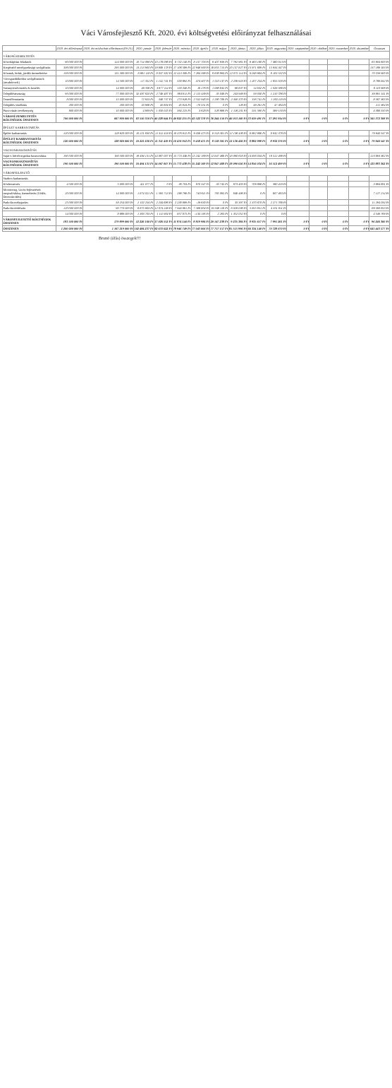Váci Városfejlesztő Kft. 2020. évi költségvetési előirányzat felhasználásai
| | 2020. évi előirányzat | 2020. évi módosított előirányzat (09.23.) | 2020. január | 2020. február | 2020. március | 2020. április | 2020. május | 2020. június | 2020. július | 2020. augusztus | 2020. szeptember | 2020. október | 2020. november | 2020. december | Összesen |
| --- | --- | --- | --- | --- | --- | --- | --- | --- | --- | --- | --- | --- | --- | --- | --- |
| VÁROSÜZEMELTETÉS | | | | | | | | | | | | | | | |
| Közvilágítási feladatok | 90 000 000 Ft | 124 000 000 Ft | 10 714 096 Ft | 10 176 096 Ft | 8 732 140 Ft | 8 157 703 Ft | 6 407 959 Ft | 7 792 961 Ft | 6 463 160 Ft | 7 460 013 Ft | | | | | 65 904 600 Ft |
| Kiegészítő mezőgazdasági szolgáltatás | 336 000 000 Ft | 295 000 000 Ft | 13 213 900 Ft | 19 808 178 Ft | 17 106 589 Ft | 22 946 958 Ft | 18 855 715 Ft | 20 157 827 Ft | 15 971 609 Ft | 15 934 347 Ft | | | | | 137 169 183 Ft |
| Közutak, hidak, járdák üzemeltetése | 156 000 000 Ft | 131 300 000 Ft | 6 981 118 Ft | 8 037 582 Ft | 12 413 308 Ft | 7 264 398 Ft | 6 636 864 Ft | 12 075 114 Ft | 9 048 984 Ft | 8 103 532 Ft | | | | | 70 559 900 Ft |
| Városgazdálkodási szolgáltatások (utcabútorok) | 10 800 000 Ft | 14 500 000 Ft | -17 352 Ft | 1 141 741 Ft | 558 692 Ft | 474 407 Ft | 1 510 137 Ft | 2 239 923 Ft | 1 207 254 Ft | 1 655 020 Ft | | | | | 8 769 842 Ft |
| Szennyvízelvezetés és kezelés | 10 000 000 Ft | 14 000 000 Ft | 49 356 Ft | 3 677 114 Ft | 150 340 Ft | 18 276 Ft | 1 088 832 Ft | 86 637 Ft | 14 832 Ft | 1 028 588 Ft | | | | | 6 110 908 Ft |
| Településtisztaság | 95 000 000 Ft | 77 000 000 Ft | 32 497 620 Ft | 2 748 487 Ft | 983 811 Ft | 2 115 439 Ft | 35 049 Ft | 243 949 Ft | 59 030 Ft | 1 210 786 Ft | | | | | 39 891 141 Ft |
| Temetőfenntartás | 8 000 000 Ft | 15 000 000 Ft | 72 923 Ft | 346 737 Ft | 273 926 Ft | 2 552 940 Ft | 1 290 708 Ft | 2 340 370 Ft | 316 741 Ft | 1 263 118 Ft | | | | | 8 567 363 Ft |
| Település vízellátás | 200 000 Ft | 200 000 Ft | 33 906 Ft | 45 604 Ft | 45 824 Ft | -70 551 Ft | 0 Ft | 126 Ft | 49 291 Ft | 47 384 Ft | | | | | 211 364 Ft |
| Piaci-vásári tevékenység | 800 000 Ft | 10 000 000 Ft | 4 809 Ft | 1 050 025 Ft | 564 225 Ft | 3 628 Ft | 526 986 Ft | 1 116 231 Ft | 531 590 Ft | 589 150 Ft | | | | | 4 388 550 Ft |
| VÁROSÜZEMELTETÉS KÖLTSÉGEK ÖSSZESEN | 706 000 000 Ft | 667 900 000 Ft | 63 550 316 Ft | 40 228 644 Ft | 40 822 255 Ft | 43 522 378 Ft | 36 244 150 Ft | 46 053 160 Ft | 33 659 491 Ft | 37 291 914 Ft | 0 Ft | 0 Ft | 0 Ft | 0 Ft | 341 372 308 Ft |
| ÉPÜLET KARBANTARTÁS | | | | | | | | | | | | | | | |
| Épület karbantartás | 120 000 000 Ft | 128 920 000 Ft | 10 221 630 Ft | 11 311 419 Ft | 10 476 912 Ft | 9 458 475 Ft | 8 518 301 Ft | 12 136 436 Ft | 8 882 998 Ft | 8 932 376 Ft | | | | | 79 940 547 Ft |
| ÉPÜLET KARBANTARTÁS KÖLTSÉGEK ÖSSZESEN | 120 000 000 Ft | 128 920 000 Ft | 10 221 630 Ft | 11 311 419 Ft | 10 476 912 Ft | 9 458 475 Ft | 8 518 301 Ft | 12 136 436 Ft | 8 882 998 Ft | 8 932 376 Ft | 0 Ft | 0 Ft | 0 Ft | 0 Ft | 79 940 547 Ft |
| VAGYONHASZNOSÍTÁS | | | | | | | | | | | | | | | |
| Saját v. bérelt ingatlan hasznosítása | 190 500 000 Ft | 190 500 000 Ft | 16 494 131 Ft | 14 067 007 Ft | 15 773 438 Ft | 15 242 169 Ft | 12 847 468 Ft | 18 090 616 Ft | 14 856 034 Ft | 16 512 499 Ft | | | | | 123 883 362 Ft |
| VAGYONHASZNOSÍTÁS KÖLTSÉGEK ÖSSZESEN | 190 500 000 Ft | 190 500 000 Ft | 16 494 131 Ft | 14 067 007 Ft | 15 773 438 Ft | 15 242 169 Ft | 12 847 468 Ft | 18 090 616 Ft | 14 856 034 Ft | 16 512 499 Ft | 0 Ft | 0 Ft | 0 Ft | 0 Ft | 123 883 362 Ft |
| VÁROSFEJLESZTŐ | | | | | | | | | | | | | | | |
| Stadion karbantartás | | | | | | | | | | | | | | | |
| Közbeszerzés | 4 500 000 Ft | 5 000 000 Ft | 411 077 Ft | 0 Ft | 36 704 Ft | 970 347 Ft | 33 745 Ft | 973 403 Ft | 709 696 Ft | 560 419 Ft | | | | | 3 694 691 Ft |
| Monitoring, Uniós fejlesztések megvalósítása, üzemeltetés (Gödör, Derecske-ülés) | 20 000 000 Ft | 14 000 000 Ft | 1 874 021 Ft | 1 595 713 Ft | 298 798 Ft | 740 611 Ft | 765 095 Ft | 848 496 Ft | 0 Ft | 807 463 Ft | | | | | 7 127 214 Ft |
| Parkolás mélygarázs | 25 000 000 Ft | 58 254 000 Ft | 2 102 254 Ft | 2 244 686 Ft | 2 238 889 Ft | -19 630 Ft | 0 Ft | 35 397 Ft | 2 370 670 Ft | 2 271 768 Ft | | | | | 11 294 034 Ft |
| Parkolás térfelszín | 120 000 000 Ft | 90 770 000 Ft | 6 675 903 Ft | 12 074 249 Ft | 7 944 981 Ft | 7 306 804 Ft | 19 346 116 Ft | 6 026 036 Ft | 5 855 851 Ft | 4 351 611 Ft | | | | | 69 580 653 Ft |
| | 14 000 000 Ft | 8 669 000 Ft | 1 363 703 Ft | 1 111 904 Ft | 857 875 Ft | -134 195 Ft | 2 263 Ft | 1 352 052 Ft | 0 Ft | 0 Ft | | | | | 4 549 769 Ft |
| VÁROSFEJLESZTŐ KÖLTSÉGEK ÖSSZESEN | 183 500 000 Ft | 179 899 000 Ft | 12 226 160 Ft | 17 026 552 Ft | 11 874 144 Ft | 8 819 984 Ft | 20 147 238 Ft | 9 235 384 Ft | 8 935 617 Ft | 7 991 261 Ft | 0 Ft | 0 Ft | 0 Ft | 0 Ft | 96 246 360 Ft |
| ÖSSZESEN | 1 200 000 000 Ft | 1 167 219 000 Ft | 102 484 237 Ft | 82 633 622 Ft | 78 946 749 Ft | 77 043 006 Ft | 77 757 157 Ft | 85 515 996 Ft | 66 334 140 Ft | 70 728 070 Ft | 0 Ft | 0 Ft | 0 Ft | 0 Ft | 641 443 577 Ft |
Bruttó (áfás) összegek!!!